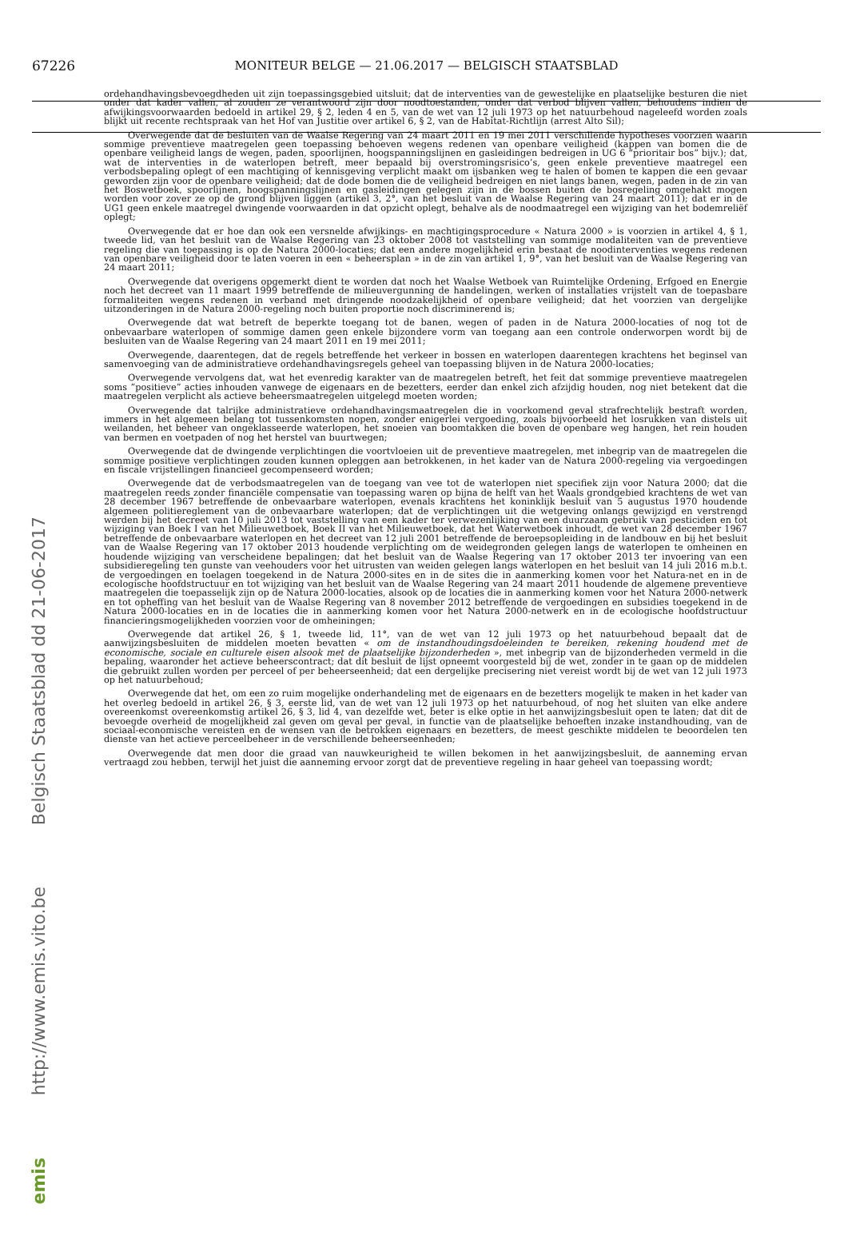67226
MONITEUR BELGE — 21.06.2017 — BELGISCH STAATSBLAD
Belgisch Staatsblad dd 21-06-2017
http://www.emis.vito.be
emis
ordehandhavingsbevoegdheden uit zijn toepassingsgebied uitsluit; dat de interventies van de gewestelijke en plaatselijke besturen die niet onder dat kader vallen, al zouden ze verantwoord zijn door noodtoestanden, onder dat verbod blijven vallen, behoudens indien de afwijkingsvoorwaarden bedoeld in artikel 29, § 2, leden 4 en 5, van de wet van 12 juli 1973 op het natuurbehoud nageleefd worden zoals blijkt uit recente rechtspraak van het Hof van Justitie over artikel 6, § 2, van de Habitat-Richtlijn (arrest Alto Sil);
Overwegende dat de besluiten van de Waalse Regering van 24 maart 2011 en 19 mei 2011 verschillende hypotheses voorzien waarin sommige preventieve maatregelen geen toepassing behoeven wegens redenen van openbare veiligheid (kappen van bomen die de openbare veiligheid langs de wegen, paden, spoorlijnen, hoogspanningslijnen en gasleidingen bedreigen in UG 6 “prioritair bos” bijv.); dat, wat de interventies in de waterlopen betreft, meer bepaald bij overstromingsrisico’s, geen enkele preventieve maatregel een verbodsbepaling oplegt of een machtiging of kennisgeving verplicht maakt om ijsbanken weg te halen of bomen te kappen die een gevaar geworden zijn voor de openbare veiligheid; dat de dode bomen die de veiligheid bedreigen en niet langs banen, wegen, paden in de zin van het Boswetboek, spoorlijnen, hoogspanningslijnen en gasleidingen gelegen zijn in de bossen buiten de bosregeling omgehakt mogen worden voor zover ze op de grond blijven liggen (artikel 3, 2°, van het besluit van de Waalse Regering van 24 maart 2011); dat er in de UG1 geen enkele maatregel dwingende voorwaarden in dat opzicht oplegt, behalve als de noodmaatregel een wijziging van het bodemreliëf oplegt;
Overwegende dat er hoe dan ook een versnelde afwijkings- en machtigingsprocedure « Natura 2000 » is voorzien in artikel 4, § 1, tweede lid, van het besluit van de Waalse Regering van 23 oktober 2008 tot vaststelling van sommige modaliteiten van de preventieve regeling die van toepassing is op de Natura 2000-locaties; dat een andere mogelijkheid erin bestaat de noodinterventies wegens redenen van openbare veiligheid door te laten voeren in een « beheersplan » in de zin van artikel 1, 9°, van het besluit van de Waalse Regering van 24 maart 2011;
Overwegende dat overigens opgemerkt dient te worden dat noch het Waalse Wetboek van Ruimtelijke Ordening, Erfgoed en Energie noch het decreet van 11 maart 1999 betreffende de milieuvergunning de handelingen, werken of installaties vrijstelt van de toepasbare formaliteiten wegens redenen in verband met dringende noodzakelijkheid of openbare veiligheid; dat het voorzien van dergelijke uitzonderingen in de Natura 2000-regeling noch buiten proportie noch discriminerend is;
Overwegende dat wat betreft de beperkte toegang tot de banen, wegen of paden in de Natura 2000-locaties of nog tot de onbevaarbare waterlopen of sommige damen geen enkele bijzondere vorm van toegang aan een controle onderworpen wordt bij de besluiten van de Waalse Regering van 24 maart 2011 en 19 mei 2011;
Overwegende, daarentegen, dat de regels betreffende het verkeer in bossen en waterlopen daarentegen krachtens het beginsel van samenvoeging van de administratieve ordehandhavingsregels geheel van toepassing blijven in de Natura 2000-locaties;
Overwegende vervolgens dat, wat het evenredig karakter van de maatregelen betreft, het feit dat sommige preventieve maatregelen soms ”positieve” acties inhouden vanwege de eigenaars en de bezetters, eerder dan enkel zich afzijdig houden, nog niet betekent dat die maatregelen verplicht als actieve beheersmaatregelen uitgelegd moeten worden;
Overwegende dat talrijke administratieve ordehandhavingsmaatregelen die in voorkomend geval strafrechtelijk bestraft worden, immers in het algemeen belang tot tussenkomsten nopen, zonder enigerlei vergoeding, zoals bijvoorbeeld het losrukken van distels uit weilanden, het beheer van ongeklasseerde waterlopen, het snoeien van boomtakken die boven de openbare weg hangen, het rein houden van bermen en voetpaden of nog het herstel van buurtwegen;
Overwegende dat de dwingende verplichtingen die voortvloeien uit de preventieve maatregelen, met inbegrip van de maatregelen die sommige positieve verplichtingen zouden kunnen opleggen aan betrokkenen, in het kader van de Natura 2000-regeling via vergoedingen en fiscale vrijstellingen financieel gecompenseerd worden;
Overwegende dat de verbodsmaatregelen van de toegang van vee tot de waterlopen niet specifiek zijn voor Natura 2000; dat die maatregelen reeds zonder financiële compensatie van toepassing waren op bijna de helft van het Waals grondgebied krachtens de wet van 28 december 1967 betreffende de onbevaarbare waterlopen, evenals krachtens het koninklijk besluit van 5 augustus 1970 houdende algemeen politiereglement van de onbevaarbare waterlopen; dat de verplichtingen uit die wetgeving onlangs gewijzigd en verstrengd werden bij het decreet van 10 juli 2013 tot vaststelling van een kader ter verwezenlijking van een duurzaam gebruik van pesticiden en tot wijziging van Boek I van het Milieuwetboek, Boek II van het Milieuwetboek, dat het Waterwetboek inhoudt, de wet van 28 december 1967 betreffende de onbevaarbare waterlopen en het decreet van 12 juli 2001 betreffende de beroepsopleiding in de landbouw en bij het besluit van de Waalse Regering van 17 oktober 2013 houdende verplichting om de weidegronden gelegen langs de waterlopen te omheinen en houdende wijziging van verscheidene bepalingen; dat het besluit van de Waalse Regering van 17 oktober 2013 ter invoering van een subsidieregeling ten gunste van veehouders voor het uitrusten van weiden gelegen langs waterlopen en het besluit van 14 juli 2016 m.b.t. de vergoedingen en toelagen toegekend in de Natura 2000-sites en in de sites die in aanmerking komen voor het Natura-net en in de ecologische hoofdstructuur en tot wijziging van het besluit van de Waalse Regering van 24 maart 2011 houdende de algemene preventieve maatregelen die toepasselijk zijn op de Natura 2000-locaties, alsook op de locaties die in aanmerking komen voor het Natura 2000-netwerk en tot opheffing van het besluit van de Waalse Regering van 8 november 2012 betreffende de vergoedingen en subsidies toegekend in de Natura 2000-locaties en in de locaties die in aanmerking komen voor het Natura 2000-netwerk en in de ecologische hoofdstructuur financieringsmogelijkheden voorzien voor de omheiningen;
Overwegende dat artikel 26, § 1, tweede lid, 11°, van de wet van 12 juli 1973 op het natuurbehoud bepaalt dat de aanwijzingsbesluiten de middelen moeten bevatten « om de instandhoudingsdoeleinden te bereiken, rekening houdend met de economische, sociale en culturele eisen alsook met de plaatselijke bijzonderheden », met inbegrip van de bijzonderheden vermeld in die bepaling, waaronder het actieve beheerscontract; dat dit besluit de lijst opneemt voorgesteld bij de wet, zonder in te gaan op de middelen die gebruikt zullen worden per perceel of per beheerseenheid; dat een dergelijke precisering niet vereist wordt bij de wet van 12 juli 1973 op het natuurbehoud;
Overwegende dat het, om een zo ruim mogelijke onderhandeling met de eigenaars en de bezetters mogelijk te maken in het kader van het overleg bedoeld in artikel 26, § 3, eerste lid, van de wet van 12 juli 1973 op het natuurbehoud, of nog het sluiten van elke andere overeenkomst overeenkomstig artikel 26, § 3, lid 4, van dezelfde wet, beter is elke optie in het aanwijzingsbesluit open te laten; dat dit de bevoegde overheid de mogelijkheid zal geven om geval per geval, in functie van de plaatselijke behoeften inzake instandhouding, van de sociaal-economische vereisten en de wensen van de betrokken eigenaars en bezetters, de meest geschikte middelen te beoordelen ten dienste van het actieve perceelbeheer in de verschillende beheerseenheden;
Overwegende dat men door die graad van nauwkeurigheid te willen bekomen in het aanwijzingsbesluit, de aanneming ervan vertraagd zou hebben, terwijl het juist die aanneming ervoor zorgt dat de preventieve regeling in haar geheel van toepassing wordt;